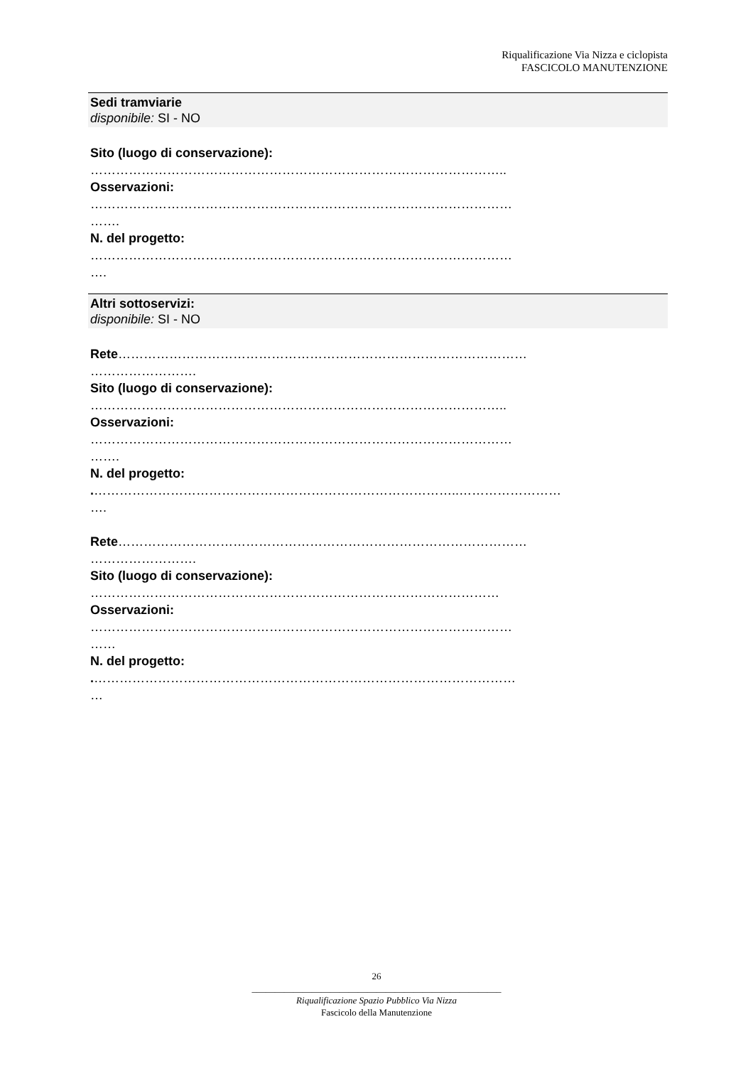Riqualificazione Via Nizza e ciclopista
FASCICOLO MANUTENZIONE
Sedi tramviarie
disponibile: SI - NO
Sito (luogo di conservazione):
……………………………………………………………………………………..
Osservazioni:
………………………………………………………………………………………
…….
N. del progetto:
………………………………………………………………………………………
….
Altri sottoservizi:
disponibile: SI - NO
Rete……………………………………………………………………………………
…………………….
Sito (luogo di conservazione):
……………………………………………………………………………………..
Osservazioni:
………………………………………………………………………………………
…….
N. del progetto:
.…………………………………………………………………………..……………………
….
Rete……………………………………………………………………………………
…………………….
Sito (luogo di conservazione):
……………………………………………………………………………………
Osservazioni:
………………………………………………………………………………………
……
N. del progetto:
.………………………………………………………………………………………
…
26
______________________________________________________
Riqualificazione Spazio Pubblico Via Nizza
Fascicolo della Manutenzione